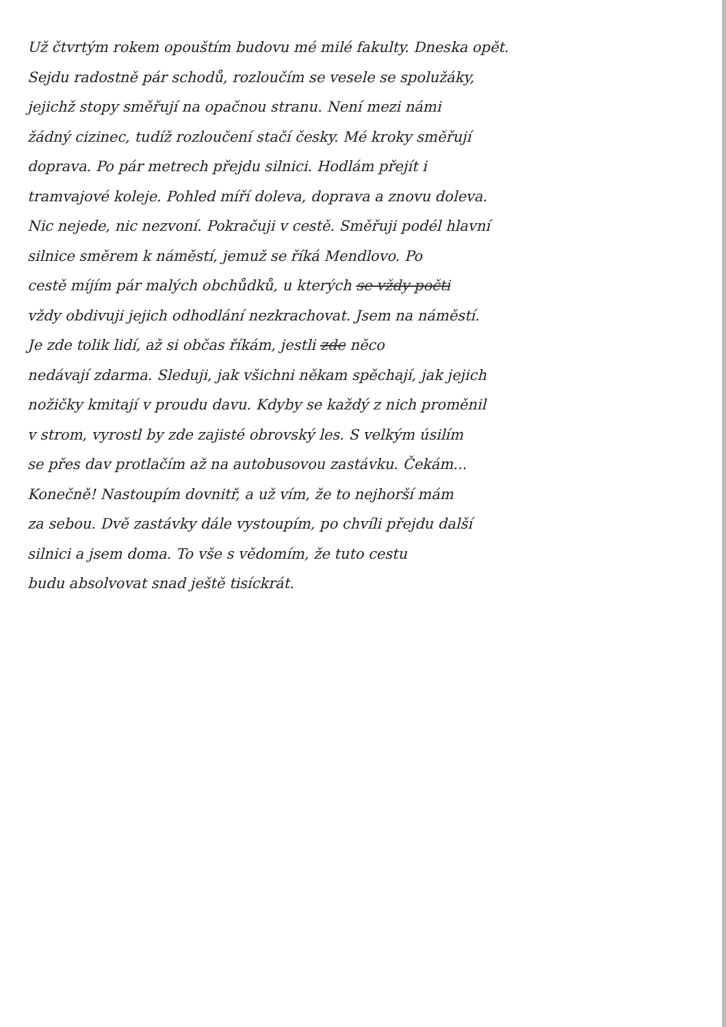Už čtvrtým rokem opouštím budovu mé milé fakulty. Dneska opět.
Sejdu radostně pár schodů, rozloučím se vesele se spolužáky,
jejichž stopy směřují na opačnou stranu. Není mezi námi
žádný cizinec, tudíž rozloučení stačí česky. Mé kroky směřují
doprava. Po pár metrech přejdu silnici. Hodlám přejít i
tramvajové koleje. Pohled míří doleva, doprava a znovu doleva.
Nic nejede, nic nezvoní. Pokračuji v cestě. Směřuji podél hlavní
silnice směrem k náměstí, jemuž se říká Mendlovo. Po
cestě míjím pár malých obchůdků, u kterých se vždy počti
vždy obdivuji jejich odhodlání nezkrachovat. Jsem na náměstí.
Je zde tolik lidí, až si občas říkám, jestli zde něco
nedávají zdarma. Sleduji, jak všichni někam spěchají, jak jejich
nožičky kmitají v proudu davu. Kdyby se každý z nich proměnil
v strom, vyrostl by zde zajisté obrovský les. S velkým úsilím
se přes dav protlačím až na autobusovou zastávku. Čekám...
Konečně! Nastoupím dovnitř, a už vím, že to nejhorší mám
za sebou. Dvě zastávky dále vystoupím, po chvíli přejdu další
silnici a jsem doma. To vše s vědomím, že tuto cestu
budu absolvovat snad ještě tisíckrát.